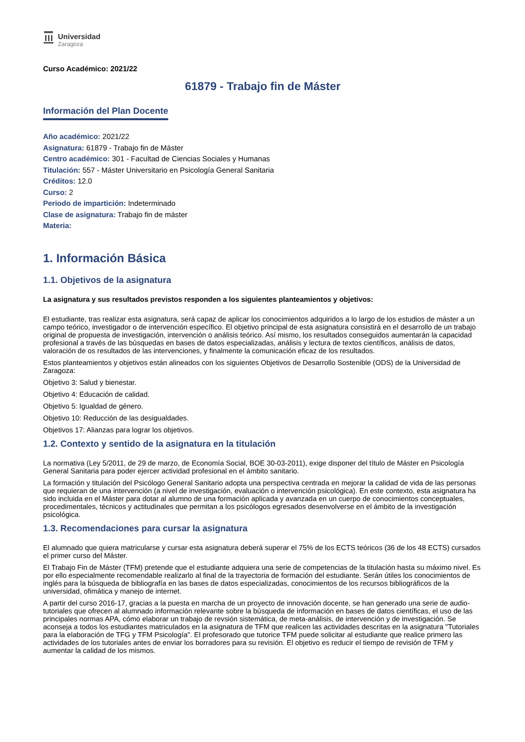Universidad
Zaragoza
Curso Académico: 2021/22
61879 - Trabajo fin de Máster
Información del Plan Docente
Año académico: 2021/22
Asignatura: 61879 - Trabajo fin de Máster
Centro académico: 301 - Facultad de Ciencias Sociales y Humanas
Titulación: 557 - Máster Universitario en Psicología General Sanitaria
Créditos: 12.0
Curso: 2
Periodo de impartición: Indeterminado
Clase de asignatura: Trabajo fin de máster
Materia:
1. Información Básica
1.1. Objetivos de la asignatura
La asignatura y sus resultados previstos responden a los siguientes planteamientos y objetivos:
El estudiante, tras realizar esta asignatura, será capaz de aplicar los conocimientos adquiridos a lo largo de los estudios de máster a un campo teórico, investigador o de intervención específico. El objetivo principal de esta asignatura consistirá en el desarrollo de un trabajo original de propuesta de investigación, intervención o análisis teórico. Así mismo, los resultados conseguidos aumentarán la capacidad profesional a través de las búsquedas en bases de datos especializadas, análisis y lectura de textos científicos, análisis de datos, valoración de os resultados de las intervenciones, y finalmente la comunicación eficaz de los resultados.
Estos planteamientos y objetivos están alineados con los siguientes Objetivos de Desarrollo Sostenible (ODS) de la Universidad de Zaragoza:
Objetivo 3: Salud y bienestar.
Objetivo 4: Educación de calidad.
Objetivo 5: Igualdad de género.
Objetivo 10: Reducción de las desigualdades.
Objetivos 17: Alianzas para lograr los objetivos.
1.2. Contexto y sentido de la asignatura en la titulación
La normativa (Ley 5/2011, de 29 de marzo, de Economía Social, BOE 30-03-2011), exige disponer del título de Máster en Psicología General Sanitaria para poder ejercer actividad profesional en el ámbito sanitario.
La formación y titulación del Psicólogo General Sanitario adopta una perspectiva centrada en mejorar la calidad de vida de las personas que requieran de una intervención (a nivel de investigación, evaluación o intervención psicológica). En este contexto, esta asignatura ha sido incluida en el Máster para dotar al alumno de una formación aplicada y avanzada en un cuerpo de conocimientos conceptuales, procedimentales, técnicos y actitudinales que permitan a los psicólogos egresados desenvolverse en el ámbito de la investigación psicológica.
1.3. Recomendaciones para cursar la asignatura
El alumnado que quiera matricularse y cursar esta asignatura deberá superar el 75% de los ECTS teóricos (36 de los 48 ECTS) cursados el primer curso del Máster.
El Trabajo Fin de Máster (TFM) pretende que el estudiante adquiera una serie de competencias de la titulación hasta su máximo nivel. Es por ello especialmente recomendable realizarlo al final de la trayectoria de formación del estudiante. Serán útiles los conocimientos de inglés para la búsqueda de bibliografía en las bases de datos especializadas, conocimientos de los recursos bibliográficos de la universidad, ofimática y manejo de internet.
A partir del curso 2016-17, gracias a la puesta en marcha de un proyecto de innovación docente, se han generado una serie de audio-tutoriales que ofrecen al alumnado información relevante sobre la búsqueda de información en bases de datos científicas, el uso de las principales normas APA, cómo elaborar un trabajo de revsión sistemática, de meta-análisis, de intervención y de investigación. Se aconseja a todos los estudiantes matriculados en la asignatura de TFM que realicen las actividades descritas en la asignatura "Tutoriales para la elaboración de TFG y TFM Psicología". El profesorado que tutorice TFM puede solicitar al estudiante que realice primero las actividades de los tutoriales antes de enviar los borradores para su revisión. El objetivo es reducir el tiempo de revisión de TFM y aumentar la calidad de los mismos.